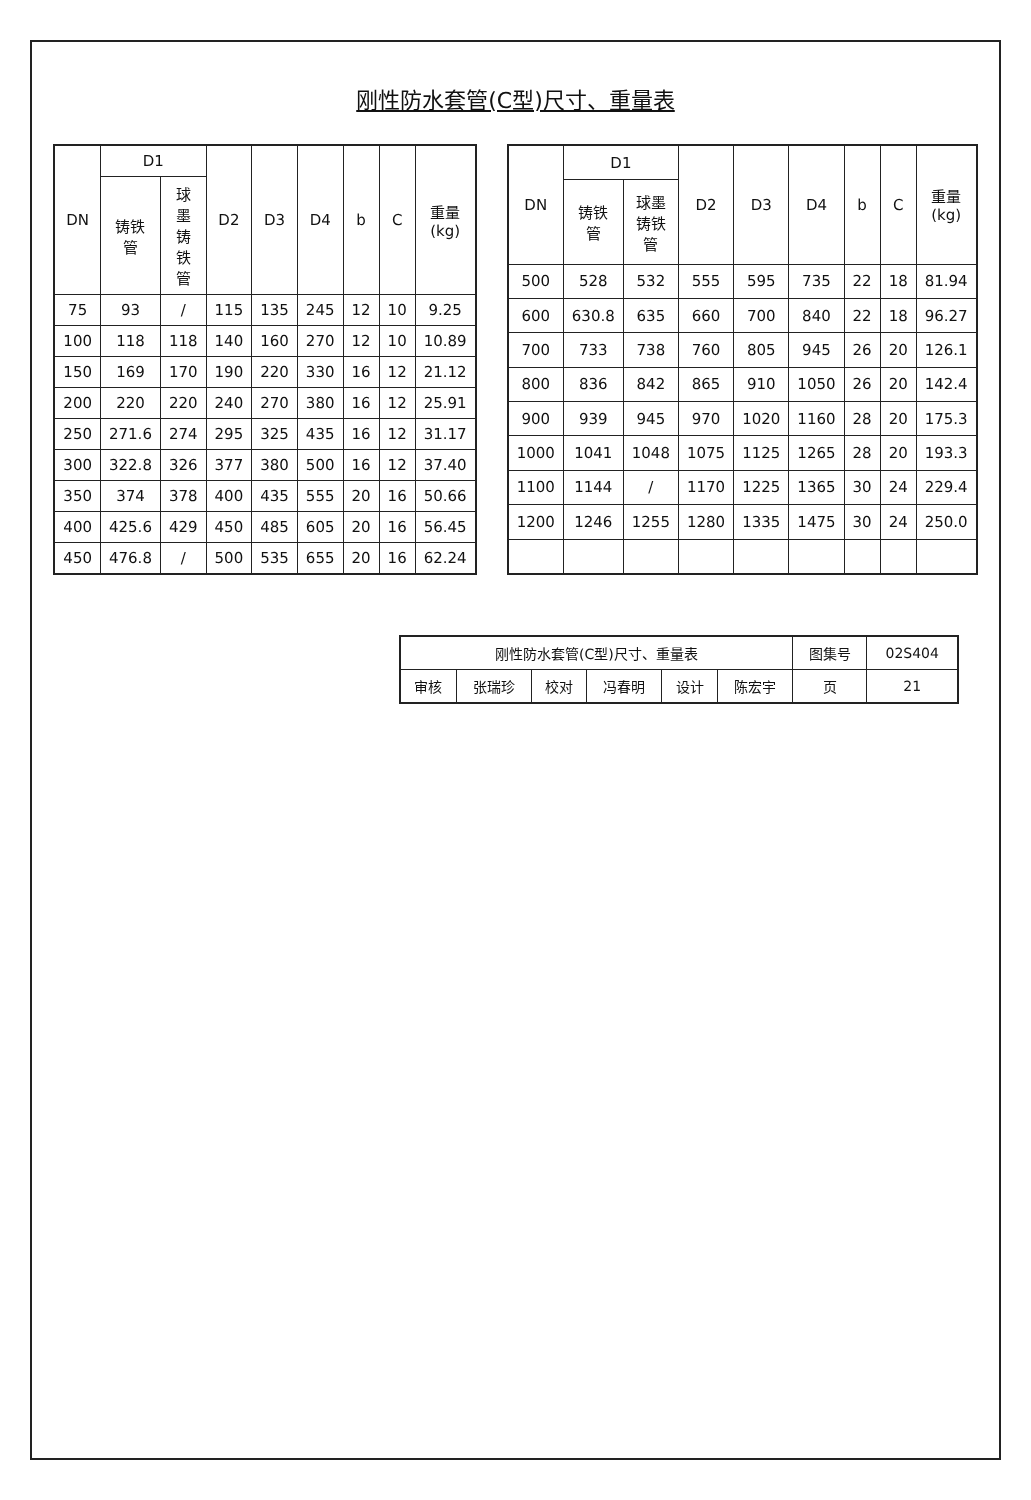刚性防水套管(C型)尺寸、重量表
| DN | D1 | | D2 | D3 | D4 | b | C | 重量(kg) |
| --- | --- | --- | --- | --- | --- | --- | --- | --- |
| | 铸铁管 | 球墨铸铁管 | | | | | | |
| 75 | 93 | / | 115 | 135 | 245 | 12 | 10 | 9.25 |
| 100 | 118 | 118 | 140 | 160 | 270 | 12 | 10 | 10.89 |
| 150 | 169 | 170 | 190 | 220 | 330 | 16 | 12 | 21.12 |
| 200 | 220 | 220 | 240 | 270 | 380 | 16 | 12 | 25.91 |
| 250 | 271.6 | 274 | 295 | 325 | 435 | 16 | 12 | 31.17 |
| 300 | 322.8 | 326 | 377 | 380 | 500 | 16 | 12 | 37.40 |
| 350 | 374 | 378 | 400 | 435 | 555 | 20 | 16 | 50.66 |
| 400 | 425.6 | 429 | 450 | 485 | 605 | 20 | 16 | 56.45 |
| 450 | 476.8 | / | 500 | 535 | 655 | 20 | 16 | 62.24 |
| DN | D1 | | D2 | D3 | D4 | b | C | 重量(kg) |
| --- | --- | --- | --- | --- | --- | --- | --- | --- |
| | 铸铁管 | 球墨铸铁管 | | | | | | |
| 500 | 528 | 532 | 555 | 595 | 735 | 22 | 18 | 81.94 |
| 600 | 630.8 | 635 | 660 | 700 | 840 | 22 | 18 | 96.27 |
| 700 | 733 | 738 | 760 | 805 | 945 | 26 | 20 | 126.1 |
| 800 | 836 | 842 | 865 | 910 | 1050 | 26 | 20 | 142.4 |
| 900 | 939 | 945 | 970 | 1020 | 1160 | 28 | 20 | 175.3 |
| 1000 | 1041 | 1048 | 1075 | 1125 | 1265 | 28 | 20 | 193.3 |
| 1100 | 1144 | / | 1170 | 1225 | 1365 | 30 | 24 | 229.4 |
| 1200 | 1246 | 1255 | 1280 | 1335 | 1475 | 30 | 24 | 250.0 |
| 刚性防水套管(C型)尺寸、重量表 | | | | | | 图集号 | 02S404 |
| 审核 | 张瑞珍 | 校对 | 冯春明 | 设计 | 陈宏宇 | 页 | 21 |